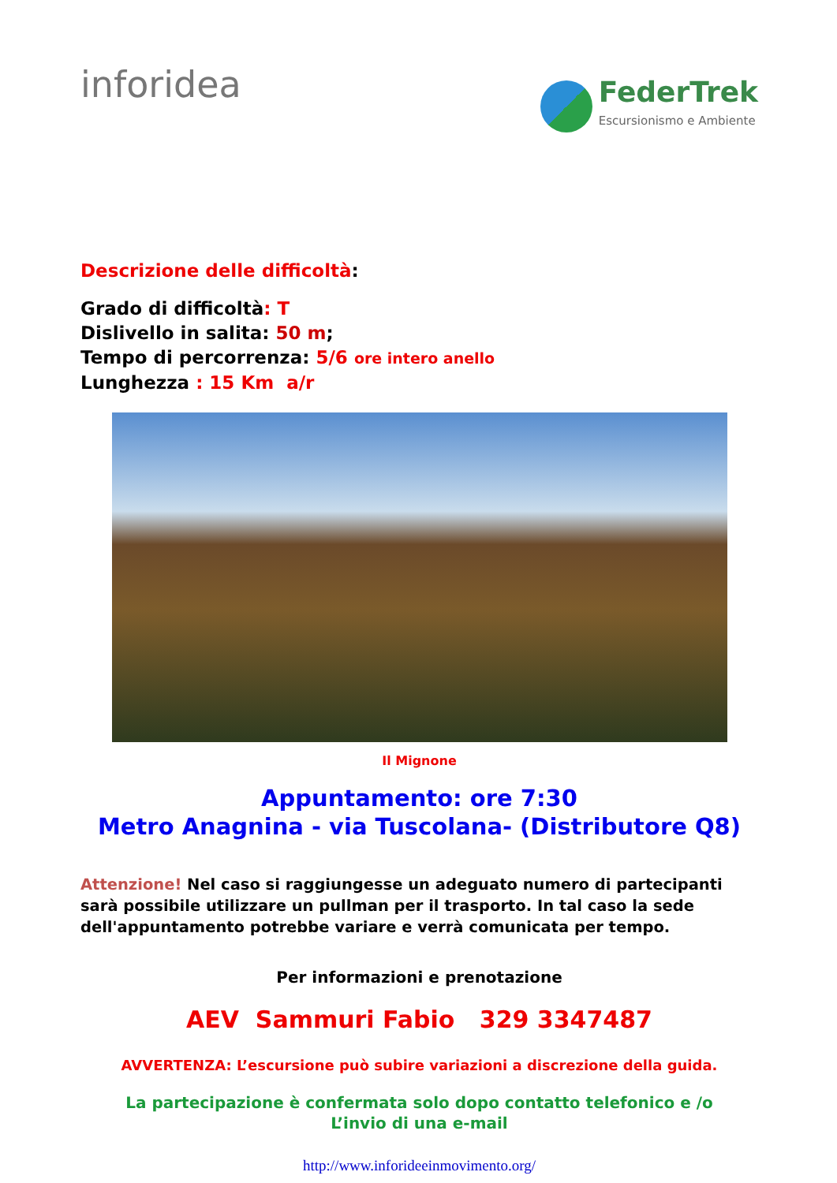inforidea
FederTrek
Escursionismo e Ambiente
Descrizione delle difficoltà:
Grado di difficoltà: T
Dislivello in salita: 50 m;
Tempo di percorrenza: 5/6 ore intero anello
Lunghezza : 15 Km a/r
Il Mignone
Appuntamento: ore 7:30
Metro Anagnina - via Tuscolana- (Distributore Q8)
Attenzione! Nel caso si raggiungesse un adeguato numero di partecipanti sarà possibile utilizzare un pullman per il trasporto. In tal caso la sede dell'appuntamento potrebbe variare e verrà comunicata per tempo.
Per informazioni e prenotazione
AEV Sammuri Fabio 329 3347487
AVVERTENZA: L’escursione può subire variazioni a discrezione della guida.
La partecipazione è confermata solo dopo contatto telefonico e /o
L’invio di una e-mail
http://www.inforideeinmovimento.org/